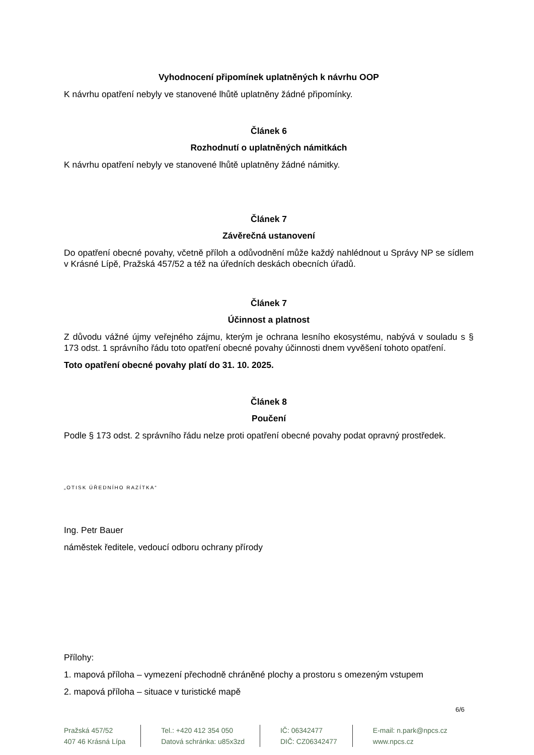Vyhodnocení připomínek uplatněných k návrhu OOP
K návrhu opatření nebyly ve stanovené lhůtě uplatněny žádné připomínky.
Článek 6
Rozhodnutí o uplatněných námitkách
K návrhu opatření nebyly ve stanovené lhůtě uplatněny žádné námitky.
Článek 7
Závěrečná ustanovení
Do opatření obecné povahy, včetně příloh a odůvodnění může každý nahlédnout u Správy NP se sídlem v Krásné Lípě, Pražská 457/52 a též na úředních deskách obecních úřadů.
Článek 7
Účinnost a platnost
Z důvodu vážné újmy veřejného zájmu, kterým je ochrana lesního ekosystému, nabývá v souladu s § 173 odst. 1 správního řádu toto opatření obecné povahy účinnosti dnem vyvěšení tohoto opatření.
Toto opatření obecné povahy platí do 31. 10. 2025.
Článek 8
Poučení
Podle § 173 odst. 2 správního řádu nelze proti opatření obecné povahy podat opravný prostředek.
„OTISK ÚŘEDNÍHO RAZÍTKA“
Ing. Petr Bauer
náměstek ředitele, vedoucí odboru ochrany přírody
Přílohy:
1. mapová příloha – vymezení přechodně chráněné plochy a prostoru s omezeným vstupem
2. mapová příloha – situace v turistické mapě
6/6
Pražská 457/52
407 46 Krásná Lípa
Tel.: +420 412 354 050
Datová schránka: u85x3zd
IČ: 06342477
DIČ: CZ06342477
E-mail: n.park@npcs.cz
www.npcs.cz